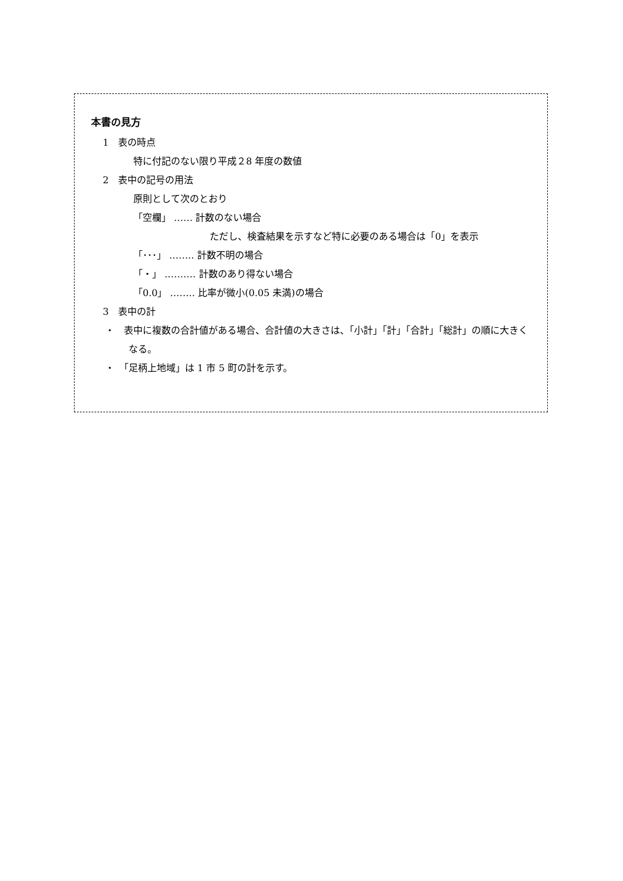本書の見方
1　表の時点
特に付記のない限り平成２8 年度の数値
2　表中の記号の用法
原則として次のとおり
「空欄」 ‥‥‥ 計数のない場合
ただし、検査結果を示すなど特に必要のある場合は「0」を表示
「･･･」 ‥‥‥‥ 計数不明の場合
「・」 ‥‥‥‥‥ 計数のあり得ない場合
「0.0」 ‥‥‥‥ 比率が微小(0.05 未満)の場合
3　表中の計
・　表中に複数の合計値がある場合、合計値の大きさは、「小計」「計」「合計」「総計」の順に大きくなる。
・　「足柄上地域」は 1 市 5 町の計を示す。